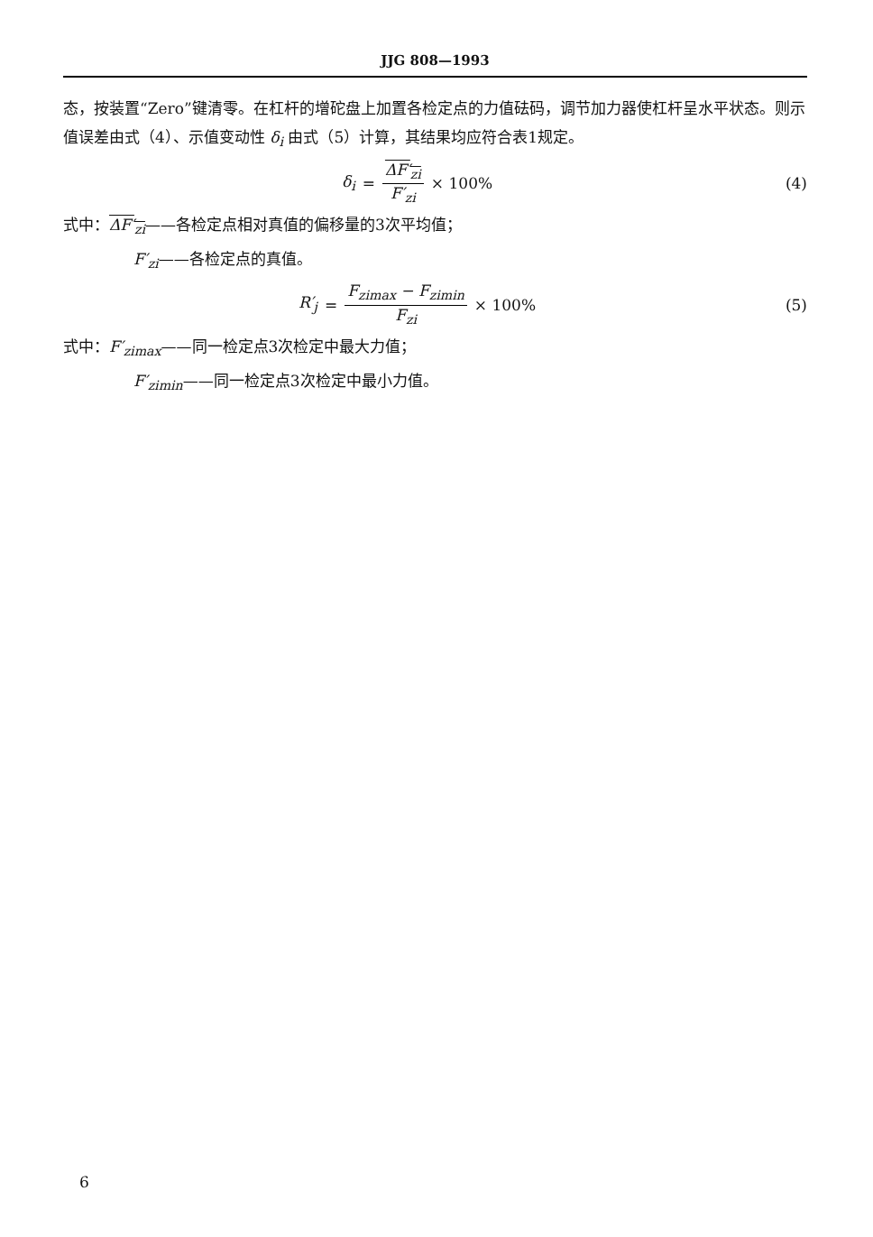JJG 808—1993
态，按装置“Zero”键清零。在杠杆的增砣盘上加置各检定点的力值砝码，调节加力器使杠杆呈水平状态。则示值误差由式（4）、示值变动性 δ<sub>i</sub> 由式（5）计算，其结果均应符合表1规定。
δ<sub>i</sub> = ΔF′<sub>zi</sub> F′<sub>zi</sub> × 100% (4)
式中：ΔF′<sub>zi</sub>——各检定点相对真值的偏移量的3次平均值；
F′<sub>zi</sub>——各检定点的真值。
R′<sub>j</sub> = F<sub>zimax</sub> − F<sub>zimin</sub> F<sub>zi</sub> × 100%
(5)
式中：F′<sub>zimax</sub>——同一检定点3次检定中最大力值；
F′<sub>zimin</sub>——同一检定点3次检定中最小力值。
6